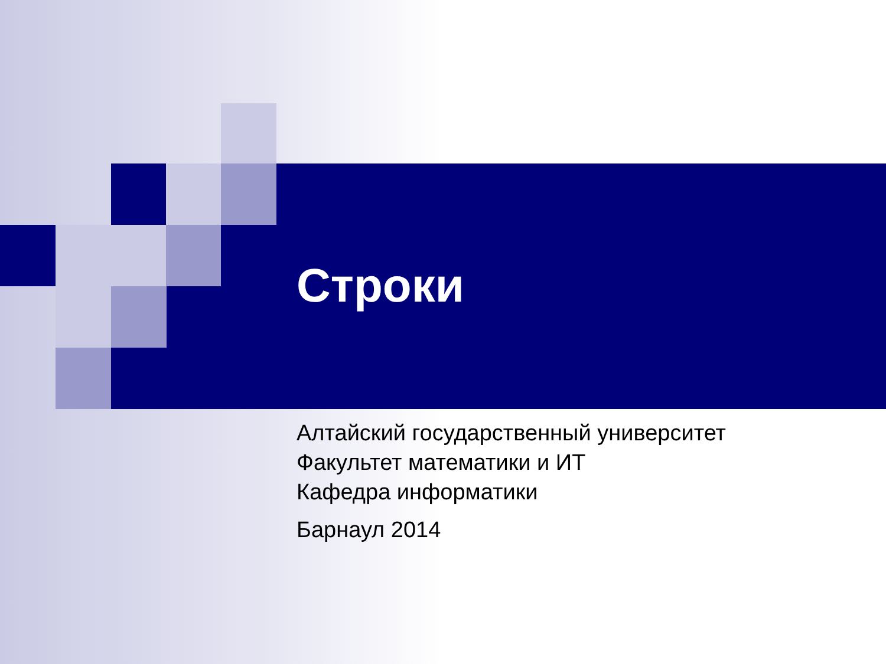Строки
Алтайский государственный университет
Факультет математики и ИТ
Кафедра информатики
Барнаул 2014